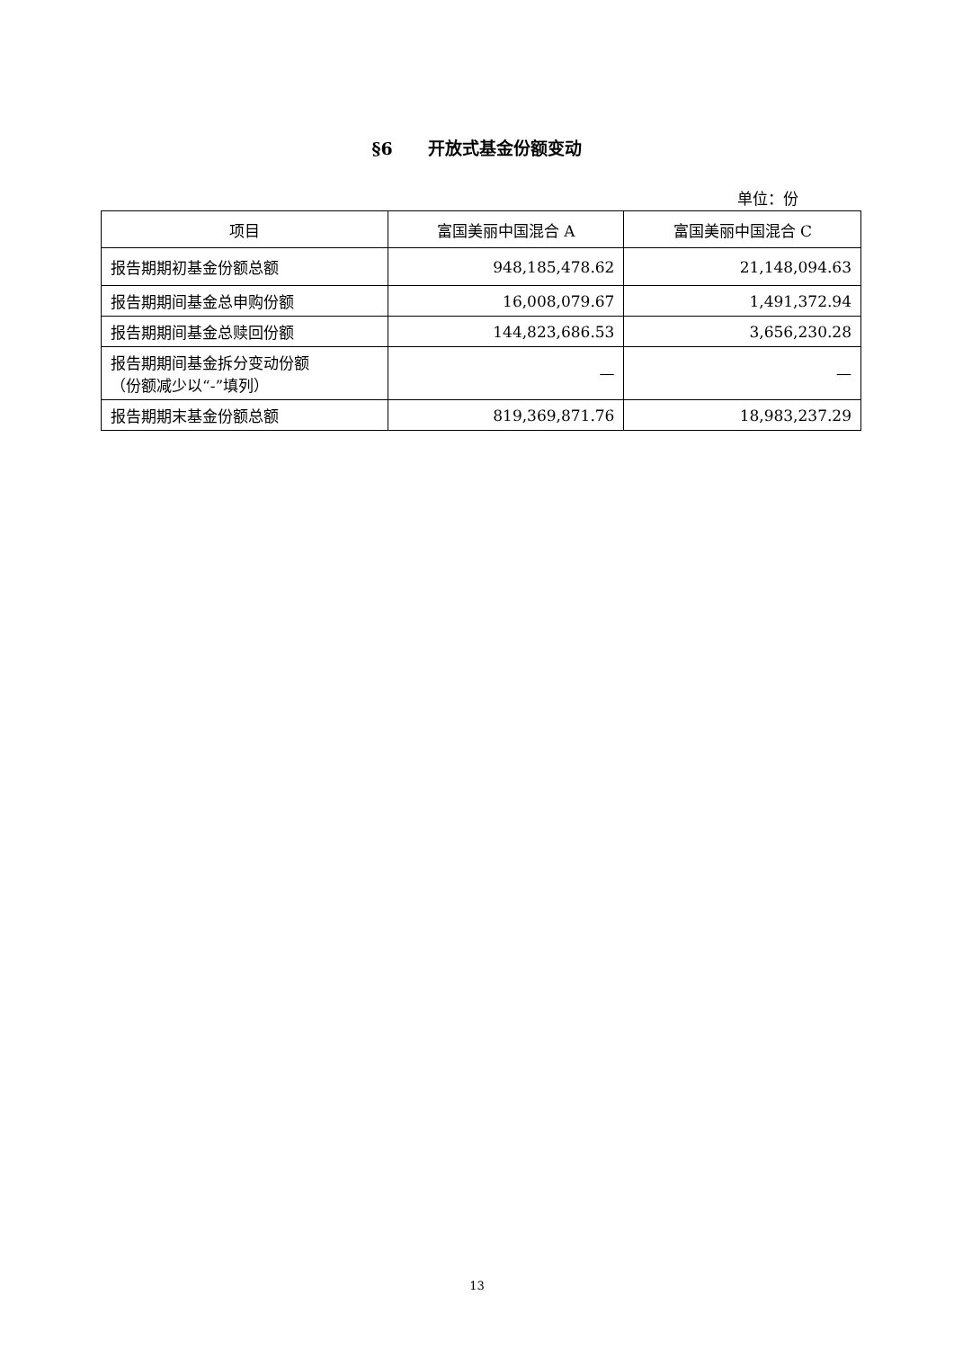§6 开放式基金份额变动
单位：份
| 项目 | 富国美丽中国混合 A | 富国美丽中国混合 C |
| --- | --- | --- |
| 报告期期初基金份额总额 | 948,185,478.62 | 21,148,094.63 |
| 报告期期间基金总申购份额 | 16,008,079.67 | 1,491,372.94 |
| 报告期期间基金总赎回份额 | 144,823,686.53 | 3,656,230.28 |
| 报告期期间基金拆分变动份额 （份额减少以“-”填列） | — | — |
| 报告期期末基金份额总额 | 819,369,871.76 | 18,983,237.29 |
13